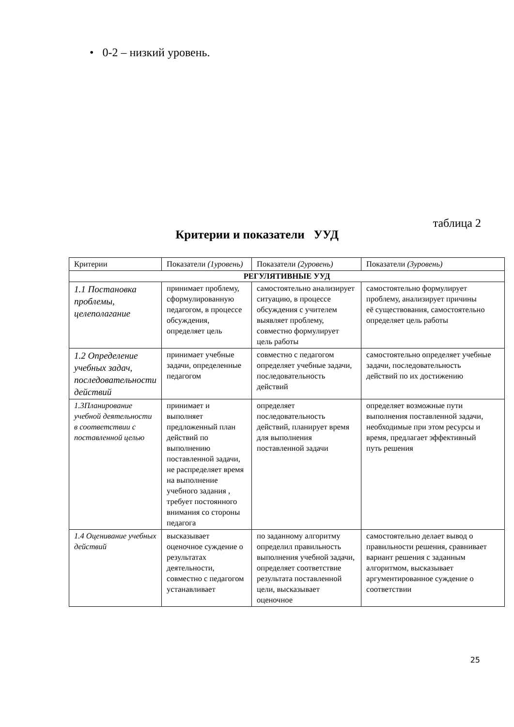• 0-2 – низкий уровень.
таблица 2
Критерии и показатели УУД
| Критерии | Показатели (1уровень) | Показатели (2уровень) | Показатели (3уровень) |
| --- | --- | --- | --- |
| РЕГУЛЯТИВНЫЕ УУД | | | |
| 1.1 Постановка проблемы, целеполагание | принимает проблему, сформулированную педагогом, в процессе обсуждения, определяет цель | самостоятельно анализирует ситуацию, в процессе обсуждения с учителем выявляет проблему, совместно формулирует цель работы | самостоятельно формулирует проблему, анализирует причины её существования, самостоятельно определяет цель работы |
| 1.2 Определение учебных задач, последовательности действий | принимает учебные задачи, определенные педагогом | совместно с педагогом определяет учебные задачи, последовательность действий | самостоятельно определяет учебные задачи, последовательность действий по их достижению |
| 1.3Планирование учебной деятельности в соответствии с поставленной целью | принимает и выполняет предложенный план действий по выполнению поставленной задачи, не распределяет время на выполнение учебного задания , требует постоянного внимания со стороны педагога | определяет последовательность действий, планирует время для выполнения поставленной задачи | определяет возможные пути выполнения поставленной задачи, необходимые при этом ресурсы и время, предлагает эффективный путь решения |
| 1.4 Оценивание учебных действий | высказывает оценочное суждение о результатах деятельности, совместно с педагогом устанавливает | по заданному алгоритму определил правильность выполнения учебной задачи, определяет соответствие результата поставленной цели, высказывает оценочное | самостоятельно делает вывод о правильности решения, сравнивает вариант решения с заданным алгоритмом, высказывает аргументированное суждение о соответствии |
25